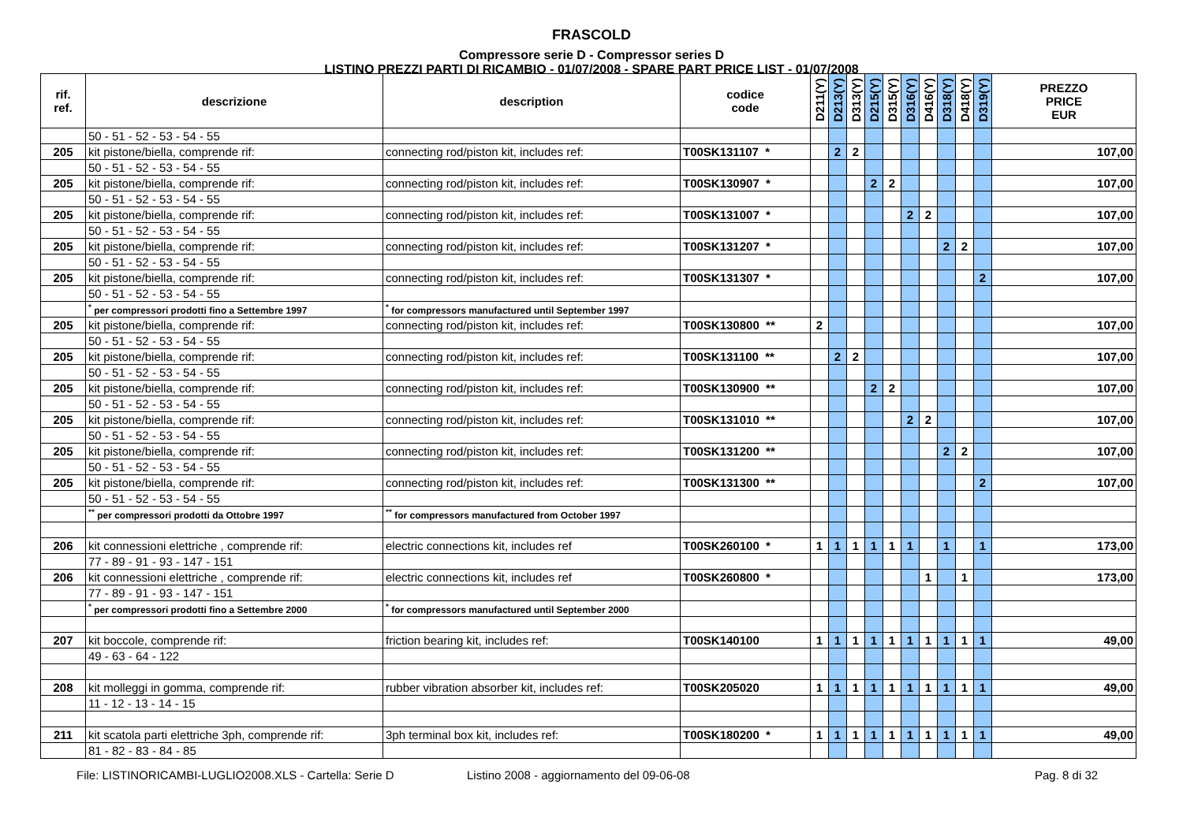FRASCOLD
Compressore serie D - Compressor series D
LISTINO PREZZI PARTI DI RICAMBIO - 01/07/2008 - SPARE PART PRICE LIST - 01/07/2008
| rif. ref. | descrizione | description | codice code | D211(Y) | D213(Y) | D313(Y) | D215(Y) | D315(Y) | D316(Y) | D416(Y) | D318(Y) | D418(Y) | D319(Y) | PREZZO PRICE EUR |
| --- | --- | --- | --- | --- | --- | --- | --- | --- | --- | --- | --- | --- | --- | --- |
| | 50 - 51 - 52 - 53 - 54 - 55 | | | | | | | | | | | | | |
| 205 | kit pistone/biella, comprende rif: | connecting rod/piston kit, includes ref: | T00SK131107 * | | 2 | 2 | | | | | | | | 107,00 |
| | 50 - 51 - 52 - 53 - 54 - 55 | | | | | | | | | | | | | |
| 205 | kit pistone/biella, comprende rif: | connecting rod/piston kit, includes ref: | T00SK130907 * | | | | 2 | 2 | | | | | | 107,00 |
| | 50 - 51 - 52 - 53 - 54 - 55 | | | | | | | | | | | | | |
| 205 | kit pistone/biella, comprende rif: | connecting rod/piston kit, includes ref: | T00SK131007 * | | | | | | 2 | 2 | | | | 107,00 |
| | 50 - 51 - 52 - 53 - 54 - 55 | | | | | | | | | | | | | |
| 205 | kit pistone/biella, comprende rif: | connecting rod/piston kit, includes ref: | T00SK131207 * | | | | | | | | 2 | 2 | | 107,00 |
| | 50 - 51 - 52 - 53 - 54 - 55 | | | | | | | | | | | | | |
| 205 | kit pistone/biella, comprende rif: | connecting rod/piston kit, includes ref: | T00SK131307 * | | | | | | | | | | 2 | 107,00 |
| | 50 - 51 - 52 - 53 - 54 - 55 | | | | | | | | | | | | | |
| | <sup>*</sup> per compressori prodotti fino a Settembre 1997 | <sup>*</sup> for compressors manufactured until September 1997 | | | | | | | | | | | | |
| 205 | kit pistone/biella, comprende rif: | connecting rod/piston kit, includes ref: | T00SK130800 ** | 2 | | | | | | | | | | 107,00 |
| | 50 - 51 - 52 - 53 - 54 - 55 | | | | | | | | | | | | | |
| 205 | kit pistone/biella, comprende rif: | connecting rod/piston kit, includes ref: | T00SK131100 ** | | 2 | 2 | | | | | | | | 107,00 |
| | 50 - 51 - 52 - 53 - 54 - 55 | | | | | | | | | | | | | |
| 205 | kit pistone/biella, comprende rif: | connecting rod/piston kit, includes ref: | T00SK130900 ** | | | | 2 | 2 | | | | | | 107,00 |
| | 50 - 51 - 52 - 53 - 54 - 55 | | | | | | | | | | | | | |
| 205 | kit pistone/biella, comprende rif: | connecting rod/piston kit, includes ref: | T00SK131010 ** | | | | | | 2 | 2 | | | | 107,00 |
| | 50 - 51 - 52 - 53 - 54 - 55 | | | | | | | | | | | | | |
| 205 | kit pistone/biella, comprende rif: | connecting rod/piston kit, includes ref: | T00SK131200 ** | | | | | | | | 2 | 2 | | 107,00 |
| | 50 - 51 - 52 - 53 - 54 - 55 | | | | | | | | | | | | | |
| 205 | kit pistone/biella, comprende rif: | connecting rod/piston kit, includes ref: | T00SK131300 ** | | | | | | | | | | 2 | 107,00 |
| | 50 - 51 - 52 - 53 - 54 - 55 | | | | | | | | | | | | | |
| | <sup>**</sup> per compressori prodotti da Ottobre 1997 | <sup>**</sup> for compressors manufactured from October 1997 | | | | | | | | | | | | |
| 206 | kit connessioni elettriche , comprende rif: | electric connections kit, includes ref | T00SK260100 * | 1 | 1 | 1 | 1 | 1 | 1 | | 1 | | 1 | 173,00 |
| | 77 - 89 - 91 - 93 - 147 - 151 | | | | | | | | | | | | | |
| 206 | kit connessioni elettriche , comprende rif: | electric connections kit, includes ref | T00SK260800 * | | | | | | | 1 | | 1 | | 173,00 |
| | 77 - 89 - 91 - 93 - 147 - 151 | | | | | | | | | | | | | |
| | <sup>*</sup> per compressori prodotti fino a Settembre 2000 | <sup>*</sup> for compressors manufactured until September 2000 | | | | | | | | | | | | |
| 207 | kit boccole, comprende rif: | friction bearing kit, includes ref: | T00SK140100 | 1 | 1 | 1 | 1 | 1 | 1 | 1 | 1 | 1 | 1 | 49,00 |
| | 49 - 63 - 64 - 122 | | | | | | | | | | | | | |
| 208 | kit molleggi in gomma, comprende rif: | rubber vibration absorber kit, includes ref: | T00SK205020 | 1 | 1 | 1 | 1 | 1 | 1 | 1 | 1 | 1 | 1 | 49,00 |
| | 11 - 12 - 13 - 14 - 15 | | | | | | | | | | | | | |
| 211 | kit scatola parti elettriche 3ph, comprende rif: | 3ph terminal box kit, includes ref: | T00SK180200 * | 1 | 1 | 1 | 1 | 1 | 1 | 1 | 1 | 1 | 1 | 49,00 |
| | 81 - 82 - 83 - 84 - 85 | | | | | | | | | | | | | |
File: LISTINORICAMBI-LUGLIO2008.XLS - Cartella: Serie D Listino 2008 - aggiornamento del 09-06-08 Pag. 8 di 32